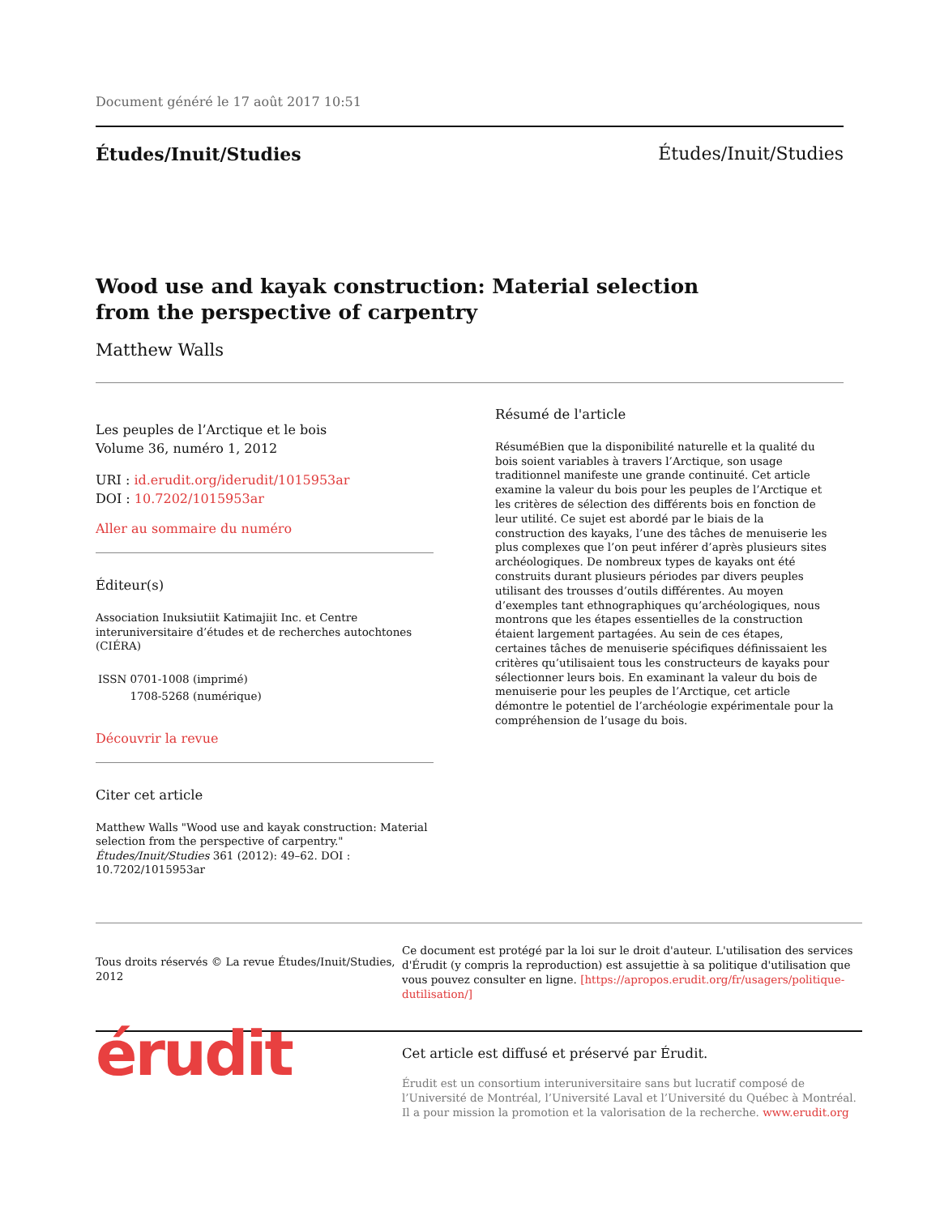Document généré le 17 août 2017 10:51
Études/Inuit/Studies Études/Inuit/Studies
Wood use and kayak construction: Material selection
from the perspective of carpentry
Matthew Walls
Les peuples de l’Arctique et le bois
Volume 36, numéro 1, 2012
URI : id.erudit.org/iderudit/1015953ar
DOI : 10.7202/1015953ar
Aller au sommaire du numéro
Éditeur(s)
Association Inuksiutiit Katimajiit Inc. et Centre interuniversitaire d’études et de recherches autochtones (CIÉRA)
| ISSN | 0701-1008 (imprimé) |
| | 1708-5268 (numérique) |
Découvrir la revue
Citer cet article
Matthew Walls "Wood use and kayak construction: Material selection from the perspective of carpentry." Études/Inuit/Studies 361 (2012): 49–62. DOI : 10.7202/1015953ar
Résumé de l'article
RésuméBien que la disponibilité naturelle et la qualité du bois soient variables à travers l’Arctique, son usage traditionnel manifeste une grande continuité. Cet article examine la valeur du bois pour les peuples de l’Arctique et les critères de sélection des différents bois en fonction de leur utilité. Ce sujet est abordé par le biais de la construction des kayaks, l’une des tâches de menuiserie les plus complexes que l’on peut inférer d’après plusieurs sites archéologiques. De nombreux types de kayaks ont été construits durant plusieurs périodes par divers peuples utilisant des trousses d’outils différentes. Au moyen d’exemples tant ethnographiques qu’archéologiques, nous montrons que les étapes essentielles de la construction étaient largement partagées. Au sein de ces étapes, certaines tâches de menuiserie spécifiques définissaient les critères qu’utilisaient tous les constructeurs de kayaks pour sélectionner leurs bois. En examinant la valeur du bois de menuiserie pour les peuples de l’Arctique, cet article démontre le potentiel de l’archéologie expérimentale pour la compréhension de l’usage du bois.
Tous droits réservés © La revue Études/Inuit/Studies, 2012
Ce document est protégé par la loi sur le droit d'auteur. L'utilisation des services d'Érudit (y compris la reproduction) est assujettie à sa politique d'utilisation que vous pouvez consulter en ligne. [https://apropos.erudit.org/fr/usagers/politique-dutilisation/]
érudit
Cet article est diffusé et préservé par Érudit.
Érudit est un consortium interuniversitaire sans but lucratif composé de l’Université de Montréal, l’Université Laval et l’Université du Québec à Montréal. Il a pour mission la promotion et la valorisation de la recherche. www.erudit.org